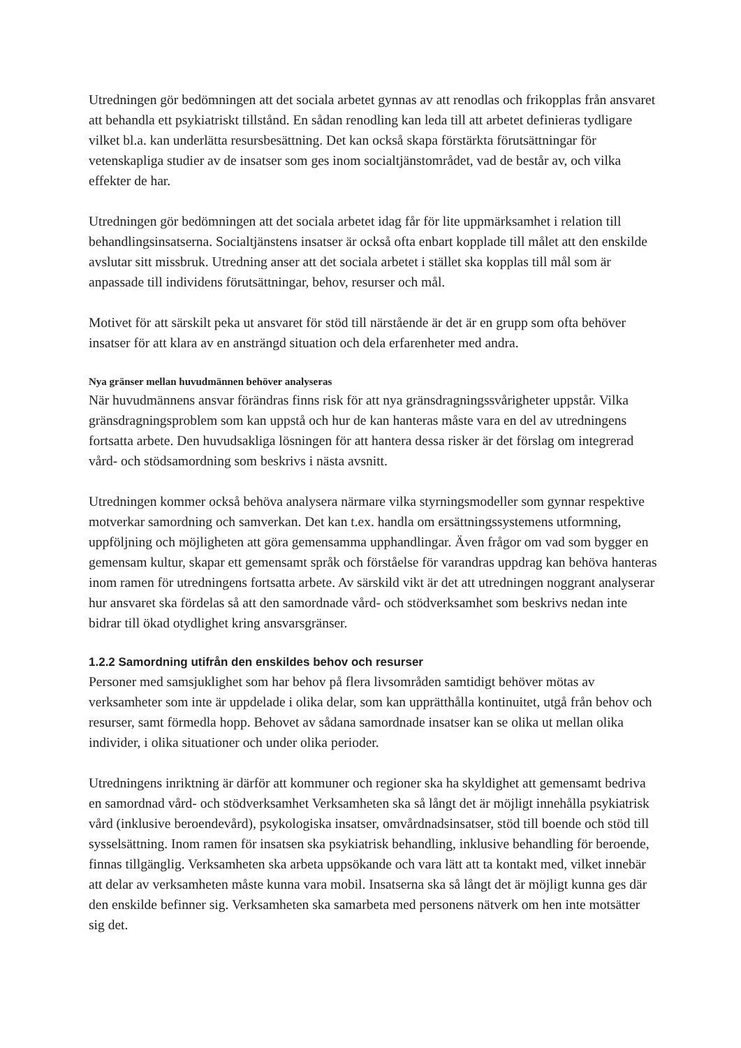Utredningen gör bedömningen att det sociala arbetet gynnas av att renodlas och frikopplas från ansvaret att behandla ett psykiatriskt tillstånd. En sådan renodling kan leda till att arbetet definieras tydligare vilket bl.a. kan underlätta resursbesättning. Det kan också skapa förstärkta förutsättningar för vetenskapliga studier av de insatser som ges inom socialtjänstområdet, vad de består av, och vilka effekter de har.
Utredningen gör bedömningen att det sociala arbetet idag får för lite uppmärksamhet i relation till behandlingsinsatserna. Socialtjänstens insatser är också ofta enbart kopplade till målet att den enskilde avslutar sitt missbruk. Utredning anser att det sociala arbetet i stället ska kopplas till mål som är anpassade till individens förutsättningar, behov, resurser och mål.
Motivet för att särskilt peka ut ansvaret för stöd till närstående är det är en grupp som ofta behöver insatser för att klara av en ansträngd situation och dela erfarenheter med andra.
Nya gränser mellan huvudmännen behöver analyseras
När huvudmännens ansvar förändras finns risk för att nya gränsdragningssvårigheter uppstår. Vilka gränsdragningsproblem som kan uppstå och hur de kan hanteras måste vara en del av utredningens fortsatta arbete. Den huvudsakliga lösningen för att hantera dessa risker är det förslag om integrerad vård- och stödsamordning som beskrivs i nästa avsnitt.
Utredningen kommer också behöva analysera närmare vilka styrningsmodeller som gynnar respektive motverkar samordning och samverkan. Det kan t.ex. handla om ersättningssystemens utformning, uppföljning och möjligheten att göra gemensamma upphandlingar. Även frågor om vad som bygger en gemensam kultur, skapar ett gemensamt språk och förståelse för varandras uppdrag kan behöva hanteras inom ramen för utredningens fortsatta arbete. Av särskild vikt är det att utredningen noggrant analyserar hur ansvaret ska fördelas så att den samordnade vård- och stödverksamhet som beskrivs nedan inte bidrar till ökad otydlighet kring ansvarsgränser.
1.2.2 Samordning utifrån den enskildes behov och resurser
Personer med samsjuklighet som har behov på flera livsområden samtidigt behöver mötas av verksamheter som inte är uppdelade i olika delar, som kan upprätthålla kontinuitet, utgå från behov och resurser, samt förmedla hopp. Behovet av sådana samordnade insatser kan se olika ut mellan olika individer, i olika situationer och under olika perioder.
Utredningens inriktning är därför att kommuner och regioner ska ha skyldighet att gemensamt bedriva en samordnad vård- och stödverksamhet Verksamheten ska så långt det är möjligt innehålla psykiatrisk vård (inklusive beroendevård), psykologiska insatser, omvårdnadsinsatser, stöd till boende och stöd till sysselsättning. Inom ramen för insatsen ska psykiatrisk behandling, inklusive behandling för beroende, finnas tillgänglig. Verksamheten ska arbeta uppsökande och vara lätt att ta kontakt med, vilket innebär att delar av verksamheten måste kunna vara mobil. Insatserna ska så långt det är möjligt kunna ges där den enskilde befinner sig. Verksamheten ska samarbeta med personens nätverk om hen inte motsätter sig det.